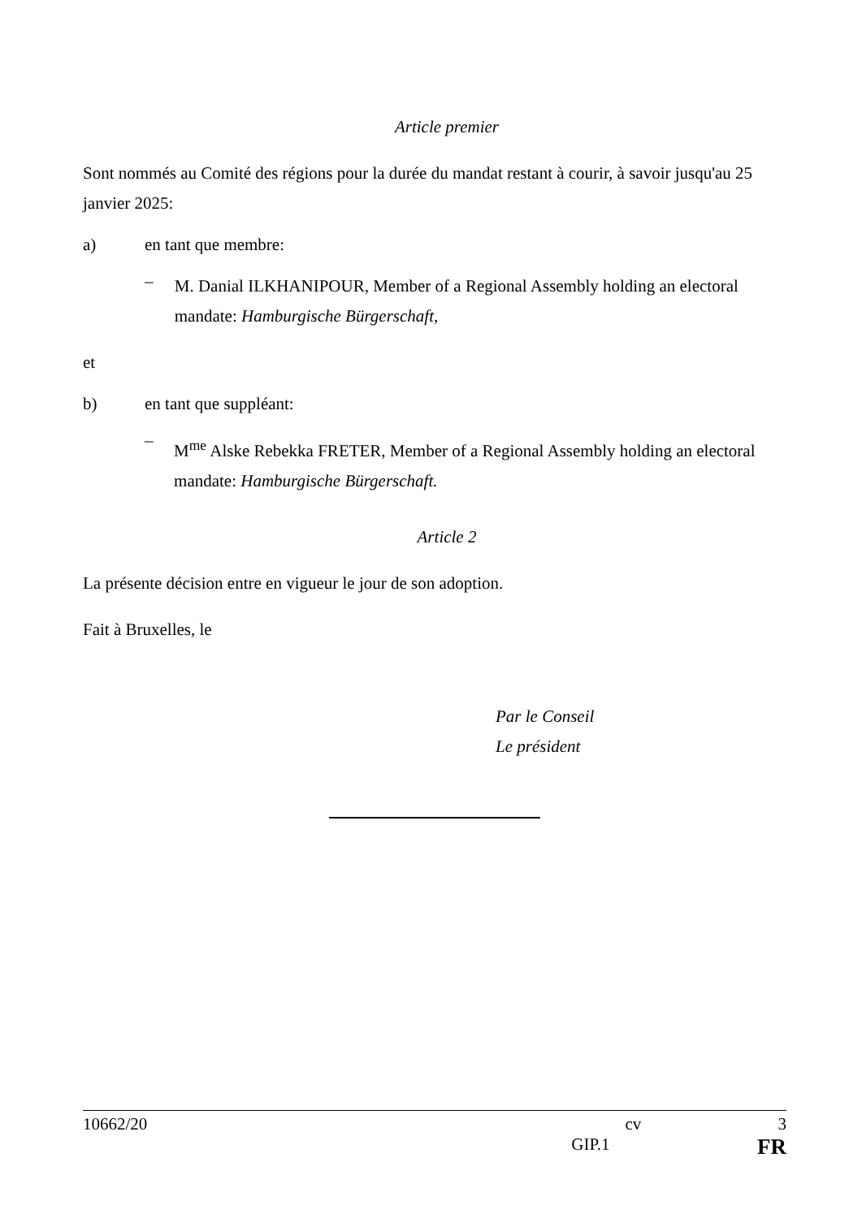Article premier
Sont nommés au Comité des régions pour la durée du mandat restant à courir, à savoir jusqu'au 25 janvier 2025:
a) en tant que membre:
–
M. Danial ILKHANIPOUR, Member of a Regional Assembly holding an electoral mandate: Hamburgische Bürgerschaft,
et
b) en tant que suppléant:
–
M<sup>me</sup> Alske Rebekka FRETER, Member of a Regional Assembly holding an electoral mandate: Hamburgische Bürgerschaft.
Article 2
La présente décision entre en vigueur le jour de son adoption.
Fait à Bruxelles, le
Par le Conseil
Le président
10662/20 cv 3
GIP.1 FR